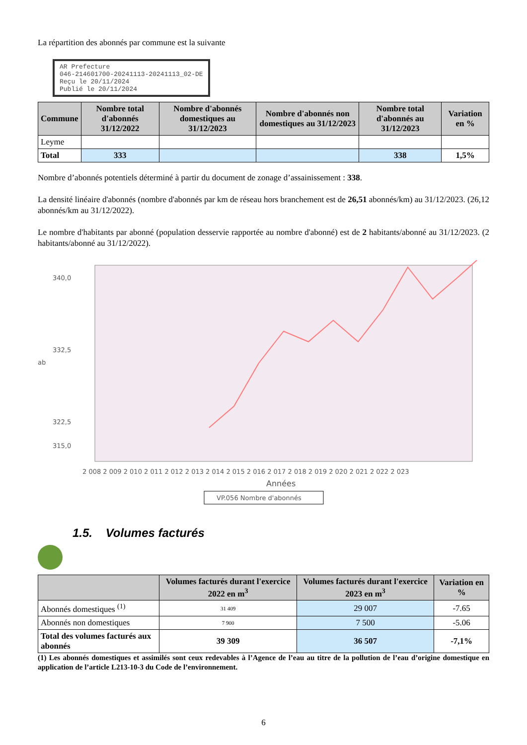La répartition des abonnés par commune est la suivante
AR Prefecture
046-214601700-20241113-20241113_02-DE
Reçu le 20/11/2024
Publié le 20/11/2024
| Commune | Nombre total d'abonnés 31/12/2022 | Nombre d'abonnés domestiques au 31/12/2023 | Nombre d'abonnés non domestiques au 31/12/2023 | Nombre total d'abonnés au 31/12/2023 | Variation en % |
| --- | --- | --- | --- | --- | --- |
| Leyme | | | | | |
| Total | 333 | | | 338 | 1,5% |
Nombre d’abonnés potentiels déterminé à partir du document de zonage d’assainissement : 338.
La densité linéaire d'abonnés (nombre d'abonnés par km de réseau hors branchement est de 26,51 abonnés/km) au 31/12/2023. (26,12 abonnés/km au 31/12/2022).
Le nombre d'habitants par abonné (population desservie rapportée au nombre d'abonné) est de 2 habitants/abonné au 31/12/2023. (2 habitants/abonné au 31/12/2022).
340,0
332,5
322,5
315,0
ab
2 008 2 009 2 010 2 011 2 012 2 013 2 014 2 015 2 016 2 017 2 018 2 019 2 020 2 021 2 022 2 023
Années
VP.056 Nombre d'abonnés
1.5. Volumes facturés
| | Volumes facturés durant l'exercice 2022 en m<sup>3</sup> | Volumes facturés durant l'exercice 2023 en m<sup>3</sup> | Variation en % |
| --- | --- | --- | --- |
| Abonnés domestiques <sup>(1)</sup> | 31 409 | 29 007 | -7.65 |
| Abonnés non domestiques | 7 900 | 7 500 | -5.06 |
| Total des volumes facturés aux abonnés | 39 309 | 36 507 | -7,1% |
(1) Les abonnés domestiques et assimilés sont ceux redevables à l’Agence de l’eau au titre de la pollution de l’eau d’origine domestique en application de l’article L213-10-3 du Code de l’environnement.
6